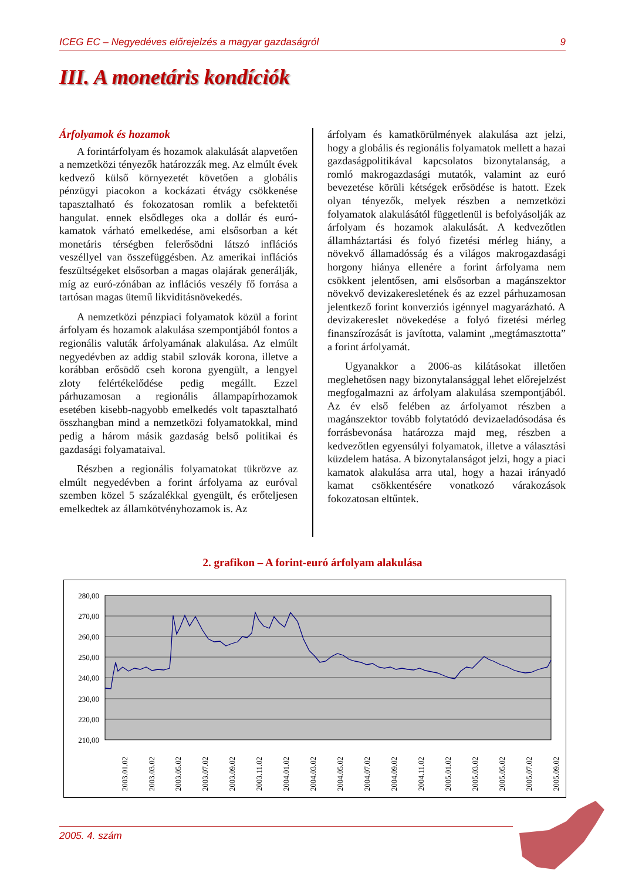ICEG EC – Negyedéves előrejelzés a magyar gazdaságról 9
III. A monetáris kondíciók
Árfolyamok és hozamok
A forintárfolyam és hozamok alakulását alapvetően a nemzetközi tényezők határozzák meg. Az elmúlt évek kedvező külső környezetét követően a globális pénzügyi piacokon a kockázati étvágy csökkenése tapasztalható és fokozatosan romlik a befektetői hangulat. ennek elsődleges oka a dollár és euró-kamatok várható emelkedése, ami elsősorban a két monetáris térségben felerősödni látszó inflációs veszéllyel van összefüggésben. Az amerikai inflációs feszültségeket elsősorban a magas olajárak generálják, míg az euró-zónában az inflációs veszély fő forrása a tartósan magas ütemű likviditásnövekedés.
A nemzetközi pénzpiaci folyamatok közül a forint árfolyam és hozamok alakulása szempontjából fontos a regionális valuták árfolyamának alakulása. Az elmúlt negyedévben az addig stabil szlovák korona, illetve a korábban erősödő cseh korona gyengült, a lengyel zloty felértékelődése pedig megállt. Ezzel párhuzamosan a regionális állampapírhozamok esetében kisebb-nagyobb emelkedés volt tapasztalható összhangban mind a nemzetközi folyamatokkal, mind pedig a három másik gazdaság belső politikai és gazdasági folyamataival.
Részben a regionális folyamatokat tükrözve az elmúlt negyedévben a forint árfolyama az euróval szemben közel 5 százalékkal gyengült, és erőteljesen emelkedtek az államkötvényhozamok is. Az
árfolyam és kamatkörülmények alakulása azt jelzi, hogy a globális és regionális folyamatok mellett a hazai gazdaságpolitikával kapcsolatos bizonytalanság, a romló makrogazdasági mutatók, valamint az euró bevezetése körüli kétségek erősödése is hatott. Ezek olyan tényezők, melyek részben a nemzetközi folyamatok alakulásától függetlenül is befolyásolják az árfolyam és hozamok alakulását. A kedvezőtlen államháztartási és folyó fizetési mérleg hiány, a növekvő államadósság és a világos makrogazdasági horgony hiánya ellenére a forint árfolyama nem csökkent jelentősen, ami elsősorban a magánszektor növekvő devizakeresletének és az ezzel párhuzamosan jelentkező forint konverziós igénnyel magyarázható. A devizakereslet növekedése a folyó fizetési mérleg finanszírozását is javította, valamint „megtámasztotta” a forint árfolyamát.
Ugyanakkor a 2006-as kilátásokat illetően meglehetősen nagy bizonytalansággal lehet előrejelzést megfogalmazni az árfolyam alakulása szempontjából. Az év első felében az árfolyamot részben a magánszektor tovább folytatódó devizaeladósodása és forrásbevonása határozza majd meg, részben a kedvezőtlen egyensúlyi folyamatok, illetve a választási küzdelem hatása. A bizonytalanságot jelzi, hogy a piaci kamatok alakulása arra utal, hogy a hazai irányadó kamat csökkentésére vonatkozó várakozások fokozatosan eltűntek.
2. grafikon – A forint-euró árfolyam alakulása
280,00
270,00
260,00
250,00
240,00
230,00
220,00
210,00
2003.01.02
2003.03.02
2003.05.02
2003.07.02
2003.09.02
2003.11.02
2004.01.02
2004.03.02
2004.05.02
2004.07.02
2004.09.02
2004.11.02
2005.01.02
2005.03.02
2005.05.02
2005.07.02
2005.09.02
2005. 4. szám